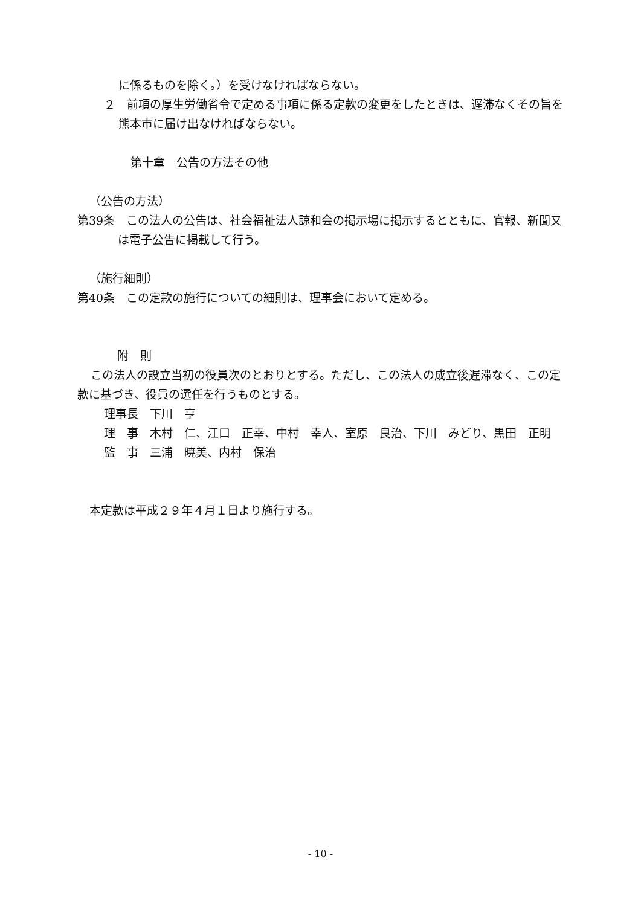に係るものを除く。）を受けなければならない。
２　前項の厚生労働省令で定める事項に係る定款の変更をしたときは、遅滞なくその旨を熊本市に届け出なければならない。
第十章　公告の方法その他
（公告の方法）
第39条　この法人の公告は、社会福祉法人諒和会の掲示場に掲示するとともに、官報、新聞又は電子公告に掲載して行う。
（施行細則）
第40条　この定款の施行についての細則は、理事会において定める。
附　則
この法人の設立当初の役員次のとおりとする。ただし、この法人の成立後遅滞なく、この定款に基づき、役員の選任を行うものとする。
理事長　下川　亨
理　事　木村　仁、江口　正幸、中村　幸人、室原　良治、下川　みどり、黒田　正明
監　事　三浦　暁美、内村　保治
本定款は平成２９年４月１日より施行する。
- 10 -